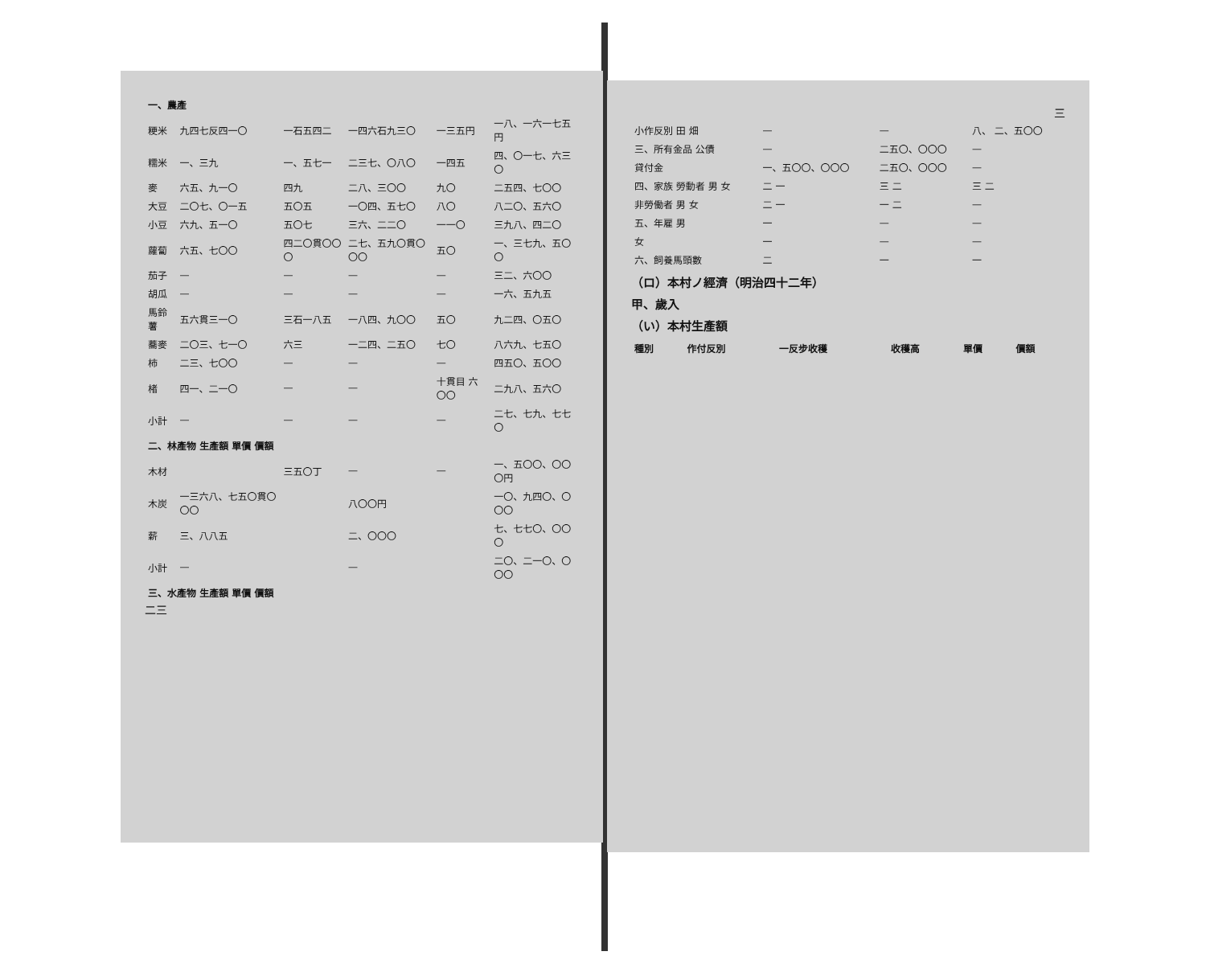三
| 小作反別 田 畑 | — | — | 八、 二、五〇〇 |
| 三、所有金品 公債 | — | 二五〇、〇〇〇 | — |
| 貸付金 | 一、五〇〇、〇〇〇 | 二五〇、〇〇〇 | — |
| 四、家族 勞動者 男 女 | 二 一 | 三 二 | 三 二 |
| 非勞働者 男 女 | 二 一 | 一 二 | — |
| 五、年雇 男 | 一 | — | — |
| 女 | 一 | — | — |
| 六、飼養馬頭數 | 二 | 一 | 一 |
（ロ）本村ノ經濟（明治四十二年）
甲、歲入
（い）本村生產額
| 種別 | 作付反別 | 一反步收穫 | 收穫高 | 單價 | 價額 |
| --- | --- | --- | --- | --- | --- |
| 一、農產 | | | | | |
| --- | --- | --- | --- | --- | --- |
| 粳米 | 九四七反四一〇 | 一石五四二 | 一四六石九三〇 | 一三五円 | 一八、一六一七五円 |
| 糯米 | 一、三九 | 一、五七一 | 二三七、〇八〇 | 一四五 | 四、〇一七、六三〇 |
| 麥 | 六五、九一〇 | 四九 | 二八、三〇〇 | 九〇 | 二五四、七〇〇 |
| 大豆 | 二〇七、〇一五 | 五〇五 | 一〇四、五七〇 | 八〇 | 八二〇、五六〇 |
| 小豆 | 六九、五一〇 | 五〇七 | 三六、二二〇 | 一一〇 | 三九八、四二〇 |
| 蘿蔔 | 六五、七〇〇 | 四二〇貫〇〇〇 | 二七、五九〇貫〇〇〇 | 五〇 | 一、三七九、五〇〇 |
| 茄子 | — | — | — | — | 三二、六〇〇 |
| 胡瓜 | — | — | — | — | 一六、五九五 |
| 馬鈴薯 | 五六貫三一〇 | 三石一八五 | 一八四、九〇〇 | 五〇 | 九二四、〇五〇 |
| 蕎麥 | 二〇三、七一〇 | 六三 | 一二四、二五〇 | 七〇 | 八六九、七五〇 |
| 柿 | 二三、七〇〇 | — | — | — | 四五〇、五〇〇 |
| 楮 | 四一、二一〇 | — | — | 十貫目 六〇〇 | 二九八、五六〇 |
| 小計 | — | — | — | — | 二七、七九、七七〇 |
| 二、林產物 生產額 單價 價額 | | | | | |
| 木材 | | 三五〇丁 | — | — | 一、五〇〇、〇〇〇円 |
| 木炭 | 一三六八、七五〇貫〇〇〇 | | 八〇〇円 | | 一〇、九四〇、〇〇〇 |
| 薪 | 三、八八五 | | 二、〇〇〇 | | 七、七七〇、〇〇〇 |
| 小計 | — | | — | | 二〇、二一〇、〇〇〇 |
| 三、水產物 生產額 單價 價額 | | | | | |
二三